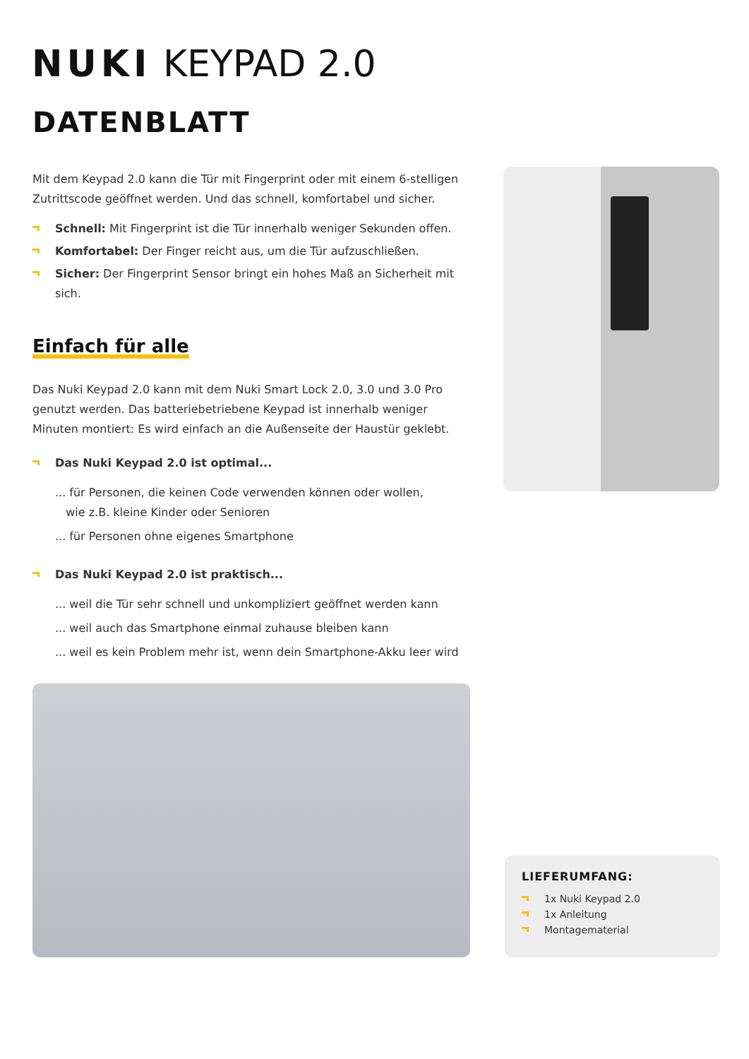NUKI KEYPAD 2.0
DATENBLATT
Mit dem Keypad 2.0 kann die Tür mit Fingerprint oder mit einem 6-stelligen Zutrittscode geöffnet werden. Und das schnell, komfortabel und sicher.
Schnell: Mit Fingerprint ist die Tür innerhalb weniger Sekunden offen.
Komfortabel: Der Finger reicht aus, um die Tür aufzuschließen.
Sicher: Der Fingerprint Sensor bringt ein hohes Maß an Sicherheit mit sich.
Einfach für alle
Das Nuki Keypad 2.0 kann mit dem Nuki Smart Lock 2.0, 3.0 und 3.0 Pro genutzt werden. Das batteriebetriebene Keypad ist innerhalb weniger Minuten montiert: Es wird einfach an die Außenseite der Haustür geklebt.
Das Nuki Keypad 2.0 ist optimal...
... für Personen, die keinen Code verwenden können oder wollen,
wie z.B. kleine Kinder oder Senioren
... für Personen ohne eigenes Smartphone
Das Nuki Keypad 2.0 ist praktisch...
... weil die Tür sehr schnell und unkompliziert geöffnet werden kann
... weil auch das Smartphone einmal zuhause bleiben kann
... weil es kein Problem mehr ist, wenn dein Smartphone-Akku leer wird
LIEFERUMFANG:
1x Nuki Keypad 2.0
1x Anleitung
Montagematerial